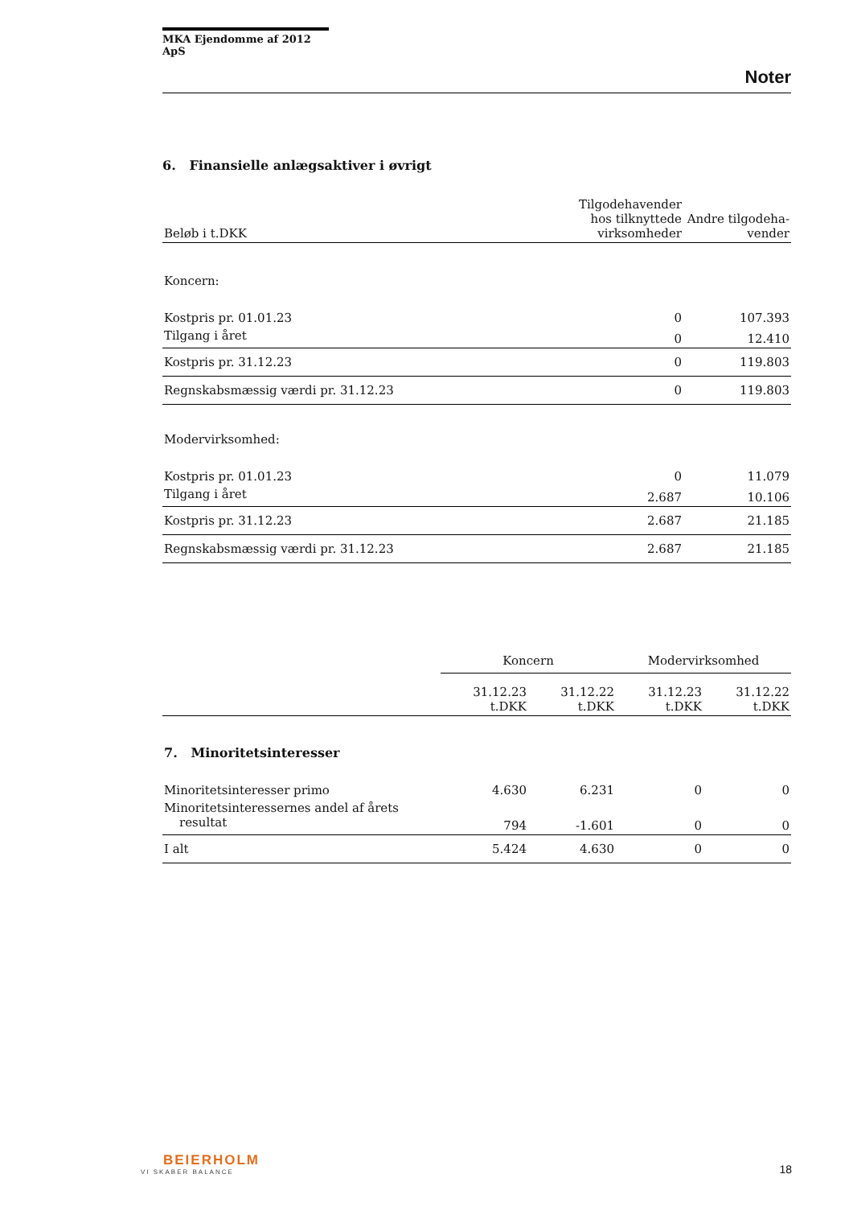MKA Ejendomme af 2012 ApS
Noter
6. Finansielle anlægsaktiver i øvrigt
| Beløb i t.DKK | Tilgodehavender hos tilknyttede virksomheder | Andre tilgodeha-vender |
| --- | --- | --- |
| Koncern: | | |
| Kostpris pr. 01.01.23 | 0 | 107.393 |
| Tilgang i året | 0 | 12.410 |
| Kostpris pr. 31.12.23 | 0 | 119.803 |
| Regnskabsmæssig værdi pr. 31.12.23 | 0 | 119.803 |
| Modervirksomhed: | | |
| Kostpris pr. 01.01.23 | 0 | 11.079 |
| Tilgang i året | 2.687 | 10.106 |
| Kostpris pr. 31.12.23 | 2.687 | 21.185 |
| Regnskabsmæssig værdi pr. 31.12.23 | 2.687 | 21.185 |
| | Koncern | | Modervirksomhed | |
| | 31.12.23 t.DKK | 31.12.22 t.DKK | 31.12.23 t.DKK | 31.12.22 t.DKK |
| 7. Minoritetsinteresser | | | | |
| Minoritetsinteresser primo | 4.630 | 6.231 | 0 | 0 |
| Minoritetsinteressernes andel af årets resultat | 794 | -1.601 | 0 | 0 |
| I alt | 5.424 | 4.630 | 0 | 0 |
BEIERHOLM
VI SKABER BALANCE
18